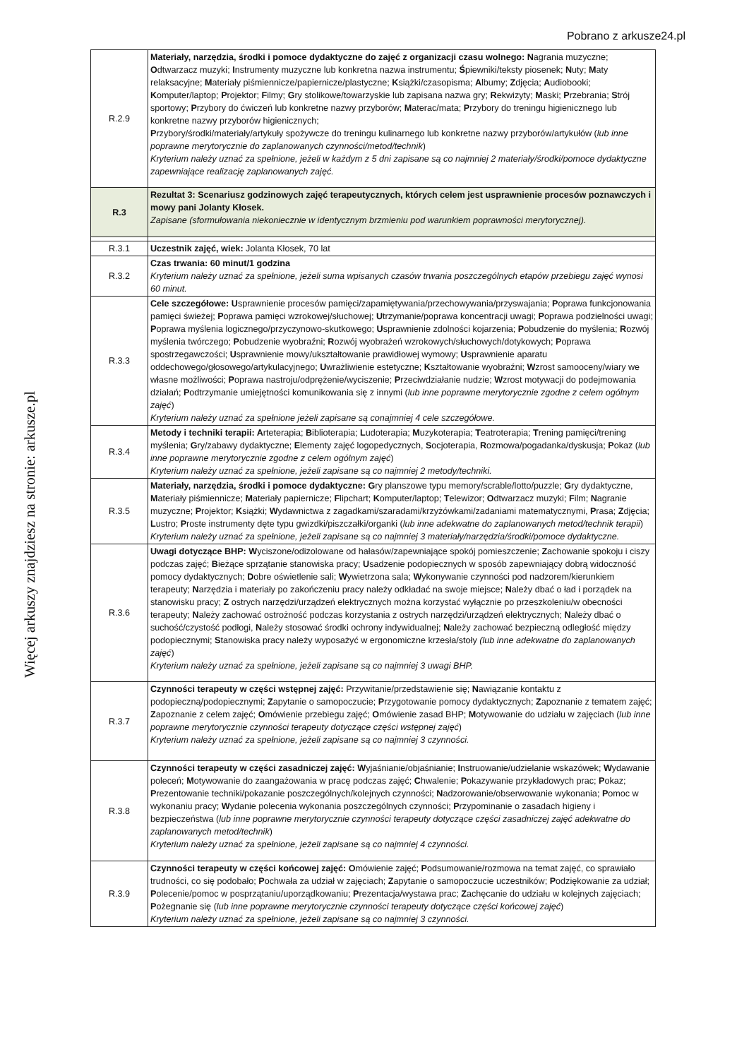Pobrano z arkusze24.pl
Więcej arkuszy znajdziesz na stronie: arkusze.pl
| R.2.9 | Materiały, narzędzia, środki i pomoce dydaktyczne do zajęć z organizacji czasu wolnego: N agrania muzyczne; O dtwarzacz muzyki; I nstrumenty muzyczne lub konkretna nazwa instrumentu; Ś piewniki/teksty piosenek; N uty; M aty relaksacyjne; M ateriały piśmiennicze/papiernicze/plastyczne; K siążki/czasopisma; A lbumy; Z djęcia; A udiobooki; K omputer/laptop; P rojektor; F ilmy; G ry stolikowe/towarzyskie lub zapisana nazwa gry; R ekwizyty; M aski; P rzebrania; S trój sportowy; P rzybory do ćwiczeń lub konkretne nazwy przyborów; M aterac/mata; P rzybory do treningu higienicznego lub konkretne nazwy przyborów higienicznych; P rzybory/środki/materiały/artykuły spożywcze do treningu kulinarnego lub konkretne nazwy przyborów/artykułów ( lub inne poprawne merytorycznie do zaplanowanych czynności/metod/technik ) Kryterium należy uznać za spełnione, jeżeli w każdym z 5 dni zapisane są co najmniej 2 materiały/środki/pomoce dydaktyczne zapewniające realizację zaplanowanych zajęć. |
| R.3 | Rezultat 3: Scenariusz godzinowych zajęć terapeutycznych, których celem jest usprawnienie procesów poznawczych i mowy pani Jolanty Kłosek. Zapisane (sformułowania niekoniecznie w identycznym brzmieniu pod warunkiem poprawności merytorycznej). |
| R.3.1 | Uczestnik zajęć, wiek: Jolanta Kłosek, 70 lat |
| R.3.2 | Czas trwania: 60 minut/1 godzina Kryterium należy uznać za spełnione, jeżeli suma wpisanych czasów trwania poszczególnych etapów przebiegu zajęć wynosi 60 minut. |
| R.3.3 | Cele szczegółowe: U sprawnienie procesów pamięci/zapamiętywania/przechowywania/przyswajania; P oprawa funkcjonowania pamięci świeżej; P oprawa pamięci wzrokowej/słuchowej; U trzymanie/poprawa koncentracji uwagi; P oprawa podzielności uwagi; P oprawa myślenia logicznego/przyczynowo-skutkowego; U sprawnienie zdolności kojarzenia; P obudzenie do myślenia; R ozwój myślenia twórczego; P obudzenie wyobraźni; R ozwój wyobrażeń wzrokowych/słuchowych/dotykowych; P oprawa spostrzegawczości; U sprawnienie mowy/ukształtowanie prawidłowej wymowy; U sprawnienie aparatu oddechowego/głosowego/artykulacyjnego; U wrażliwienie estetyczne; K ształtowanie wyobraźni; W zrost samooceny/wiary we własne możliwości; P oprawa nastroju/odprężenie/wyciszenie; P rzeciwdziałanie nudzie; W zrost motywacji do podejmowania działań; P odtrzymanie umiejętności komunikowania się z innymi ( lub inne poprawne merytorycznie zgodne z celem ogólnym zajęć ) Kryterium należy uznać za spełnione jeżeli zapisane są conajmniej 4 cele szczegółowe. |
| R.3.4 | Metody i techniki terapii: A rteterapia; B iblioterapia; L udoterapia; M uzykoterapia; T eatroterapia; T rening pamięci/trening myślenia; G ry/zabawy dydaktyczne; E lementy zajęć logopedycznych, S ocjoterapia, R ozmowa/pogadanka/dyskusja; P okaz ( lub inne poprawne merytorycznie zgodne z celem ogólnym zajęć ) Kryterium należy uznać za spełnione, jeżeli zapisane są co najmniej 2 metody/techniki. |
| R.3.5 | Materiały, narzędzia, środki i pomoce dydaktyczne: G ry planszowe typu memory/scrable/lotto/puzzle; G ry dydaktyczne, M ateriały piśmiennicze; M ateriały papiernicze; F lipchart; K omputer/laptop; T elewizor; O dtwarzacz muzyki; F ilm; N agranie muzyczne; P rojektor; K siążki; W ydawnictwa z zagadkami/szaradami/krzyżówkami/zadaniami matematycznymi, P rasa; Z djęcia; L ustro; P roste instrumenty dęte typu gwizdki/piszczałki/organki ( lub inne adekwatne do zaplanowanych metod/technik terapii ) Kryterium należy uznać za spełnione, jeżeli zapisane są co najmniej 3 materiały/narzędzia/środki/pomoce dydaktyczne. |
| R.3.6 | Uwagi dotyczące BHP: W yciszone/odizolowane od hałasów/zapewniające spokój pomieszczenie; Z achowanie spokoju i ciszy podczas zajęć; B ieżące sprzątanie stanowiska pracy; U sadzenie podopiecznych w sposób zapewniający dobrą widoczność pomocy dydaktycznych; D obre oświetlenie sali; W ywietrzona sala; W ykonywanie czynności pod nadzorem/kierunkiem terapeuty; N arzędzia i materiały po zakończeniu pracy należy odkładać na swoje miejsce; N ależy dbać o ład i porządek na stanowisku pracy; Z ostrych narzędzi/urządzeń elektrycznych można korzystać wyłącznie po przeszkoleniu/w obecności terapeuty; N ależy zachować ostrożność podczas korzystania z ostrych narzędzi/urządzeń elektrycznych; N ależy dbać o suchość/czystość podłogi, N ależy stosować środki ochrony indywidualnej; N ależy zachować bezpieczną odległość między podopiecznymi; S tanowiska pracy należy wyposażyć w ergonomiczne krzesła/stoły (lub inne adekwatne do zaplanowanych zajęć ) Kryterium należy uznać za spełnione, jeżeli zapisane są co najmniej 3 uwagi BHP. |
| R.3.7 | Czynności terapeuty w części wstępnej zajęć: Przywitanie/przedstawienie się; N awiązanie kontaktu z podopieczną/podopiecznymi; Z apytanie o samopoczucie; P rzygotowanie pomocy dydaktycznych; Z apoznanie z tematem zajęć; Z apoznanie z celem zajęć; O mówienie przebiegu zajęć; O mówienie zasad BHP; M otywowanie do udziału w zajęciach ( lub inne poprawne merytorycznie czynności terapeuty dotyczące części wstępnej zajęć ) Kryterium należy uznać za spełnione, jeżeli zapisane są co najmniej 3 czynności. |
| R.3.8 | Czynności terapeuty w części zasadniczej zajęć: W yjaśnianie/objaśnianie; I nstruowanie/udzielanie wskazówek; W ydawanie poleceń; M otywowanie do zaangażowania w pracę podczas zajęć; C hwalenie; P okazywanie przykładowych prac; P okaz; P rezentowanie techniki/pokazanie poszczególnych/kolejnych czynności; N adzorowanie/obserwowanie wykonania; P omoc w wykonaniu pracy; W ydanie polecenia wykonania poszczególnych czynności; P rzypominanie o zasadach higieny i bezpieczeństwa ( lub inne poprawne merytorycznie czynności terapeuty dotyczące części zasadniczej zajęć adekwatne do zaplanowanych metod/technik ) Kryterium należy uznać za spełnione, jeżeli zapisane są co najmniej 4 czynności. |
| R.3.9 | Czynności terapeuty w części końcowej zajęć: O mówienie zajęć; P odsumowanie/rozmowa na temat zajęć, co sprawiało trudności, co się podobało; P ochwała za udział w zajęciach; Z apytanie o samopoczucie uczestników; P odziękowanie za udział; P olecenie/pomoc w posprzątaniu/uporządkowaniu; P rezentacja/wystawa prac; Z achęcanie do udziału w kolejnych zajęciach; P ożegnanie się ( lub inne poprawne merytorycznie czynności terapeuty dotyczące części końcowej zajęć ) Kryterium należy uznać za spełnione, jeżeli zapisane są co najmniej 3 czynności. |